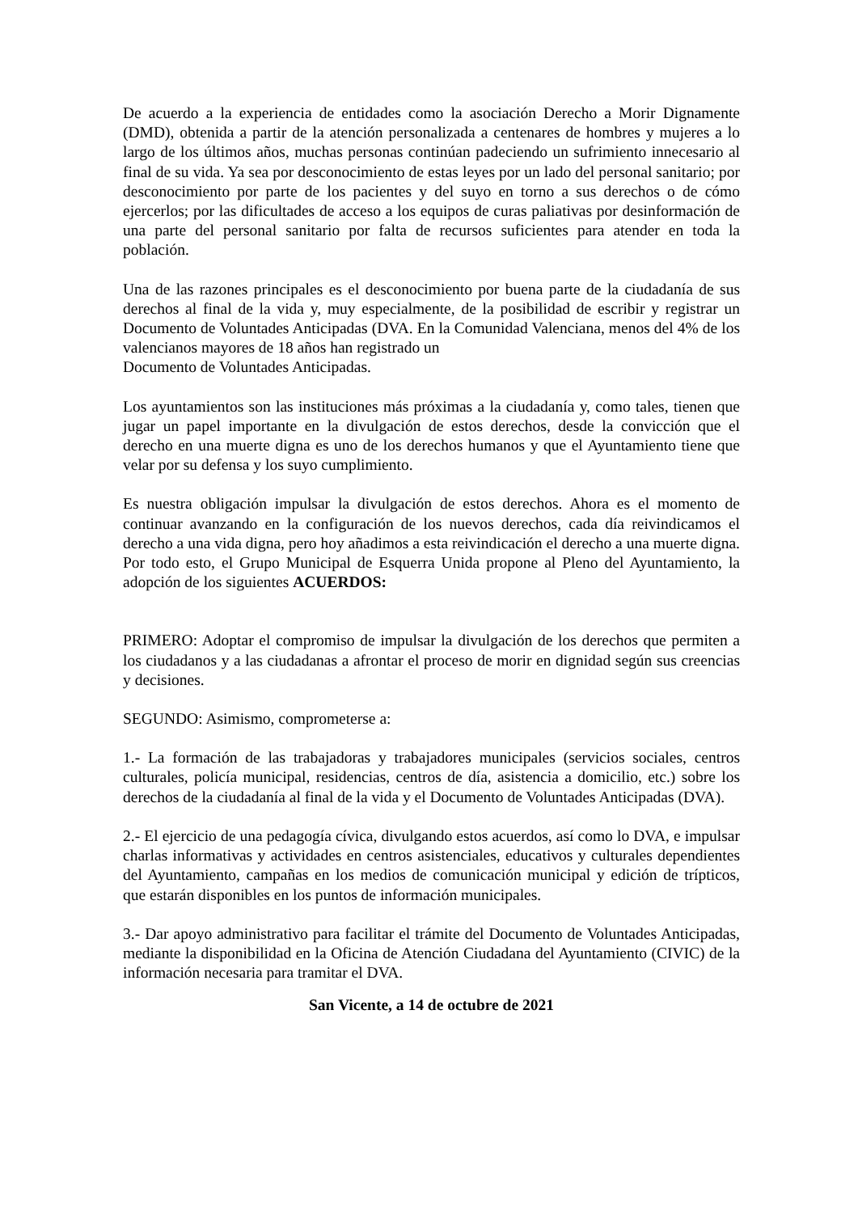De acuerdo a la experiencia de entidades como la asociación Derecho a Morir Dignamente (DMD), obtenida a partir de la atención personalizada a centenares de hombres y mujeres a lo largo de los últimos años, muchas personas continúan padeciendo un sufrimiento innecesario al final de su vida. Ya sea por desconocimiento de estas leyes por un lado del personal sanitario; por desconocimiento por parte de los pacientes y del suyo en torno a sus derechos o de cómo ejercerlos; por las dificultades de acceso a los equipos de curas paliativas por desinformación de una parte del personal sanitario por falta de recursos suficientes para atender en toda la población.
Una de las razones principales es el desconocimiento por buena parte de la ciudadanía de sus derechos al final de la vida y, muy especialmente, de la posibilidad de escribir y registrar un Documento de Voluntades Anticipadas (DVA. En la Comunidad Valenciana, menos del 4% de los valencianos mayores de 18 años han registrado un
Documento de Voluntades Anticipadas.
Los ayuntamientos son las instituciones más próximas a la ciudadanía y, como tales, tienen que jugar un papel importante en la divulgación de estos derechos, desde la convicción que el derecho en una muerte digna es uno de los derechos humanos y que el Ayuntamiento tiene que velar por su defensa y los suyo cumplimiento.
Es nuestra obligación impulsar la divulgación de estos derechos. Ahora es el momento de continuar avanzando en la configuración de los nuevos derechos, cada día reivindicamos el derecho a una vida digna, pero hoy añadimos a esta reivindicación el derecho a una muerte digna. Por todo esto, el Grupo Municipal de Esquerra Unida propone al Pleno del Ayuntamiento, la adopción de los siguientes ACUERDOS:
PRIMERO: Adoptar el compromiso de impulsar la divulgación de los derechos que permiten a los ciudadanos y a las ciudadanas a afrontar el proceso de morir en dignidad según sus creencias y decisiones.
SEGUNDO: Asimismo, comprometerse a:
1.- La formación de las trabajadoras y trabajadores municipales (servicios sociales, centros culturales, policía municipal, residencias, centros de día, asistencia a domicilio, etc.) sobre los derechos de la ciudadanía al final de la vida y el Documento de Voluntades Anticipadas (DVA).
2.- El ejercicio de una pedagogía cívica, divulgando estos acuerdos, así como lo DVA, e impulsar charlas informativas y actividades en centros asistenciales, educativos y culturales dependientes del Ayuntamiento, campañas en los medios de comunicación municipal y edición de trípticos, que estarán disponibles en los puntos de información municipales.
3.- Dar apoyo administrativo para facilitar el trámite del Documento de Voluntades Anticipadas, mediante la disponibilidad en la Oficina de Atención Ciudadana del Ayuntamiento (CIVIC) de la información necesaria para tramitar el DVA.
San Vicente, a 14 de octubre de 2021